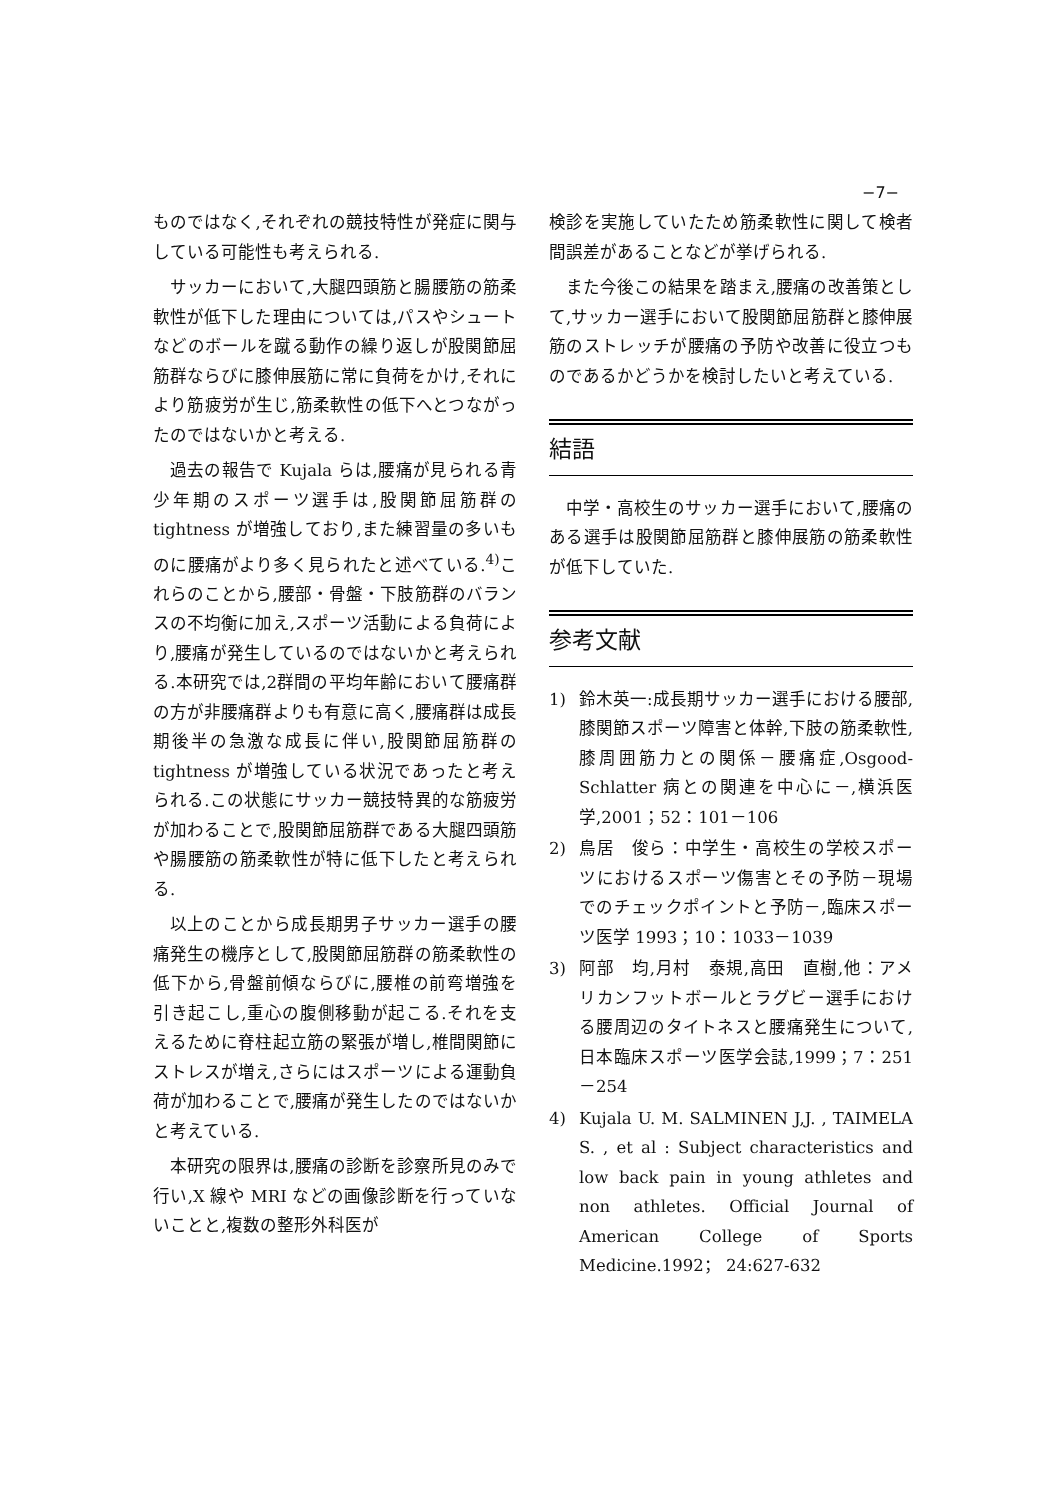−7−
ものではなく,それぞれの競技特性が発症に関与している可能性も考えられる.
サッカーにおいて,大腿四頭筋と腸腰筋の筋柔軟性が低下した理由については,パスやシュートなどのボールを蹴る動作の繰り返しが股関節屈筋群ならびに膝伸展筋に常に負荷をかけ,それにより筋疲労が生じ,筋柔軟性の低下へとつながったのではないかと考える.
過去の報告で Kujala らは,腰痛が見られる青少年期のスポーツ選手は,股関節屈筋群の tightness が増強しており,また練習量の多いものに腰痛がより多く見られたと述べている.<sup>4)</sup>これらのことから,腰部・骨盤・下肢筋群のバランスの不均衡に加え,スポーツ活動による負荷により,腰痛が発生しているのではないかと考えられる.本研究では,2群間の平均年齢において腰痛群の方が非腰痛群よりも有意に高く,腰痛群は成長期後半の急激な成長に伴い,股関節屈筋群の tightness が増強している状況であったと考えられる.この状態にサッカー競技特異的な筋疲労が加わることで,股関節屈筋群である大腿四頭筋や腸腰筋の筋柔軟性が特に低下したと考えられる.
以上のことから成長期男子サッカー選手の腰痛発生の機序として,股関節屈筋群の筋柔軟性の低下から,骨盤前傾ならびに,腰椎の前弯増強を引き起こし,重心の腹側移動が起こる.それを支えるために脊柱起立筋の緊張が増し,椎間関節にストレスが増え,さらにはスポーツによる運動負荷が加わることで,腰痛が発生したのではないかと考えている.
本研究の限界は,腰痛の診断を診察所見のみで行い,X 線や MRI などの画像診断を行っていないことと,複数の整形外科医が
検診を実施していたため筋柔軟性に関して検者間誤差があることなどが挙げられる.
また今後この結果を踏まえ,腰痛の改善策として,サッカー選手において股関節屈筋群と膝伸展筋のストレッチが腰痛の予防や改善に役立つものであるかどうかを検討したいと考えている.
結語
中学・高校生のサッカー選手において,腰痛のある選手は股関節屈筋群と膝伸展筋の筋柔軟性が低下していた.
参考文献
1) 鈴木英一:成長期サッカー選手における腰部,膝関節スポーツ障害と体幹,下肢の筋柔軟性,膝周囲筋力との関係－腰痛症,Osgood-Schlatter 病との関連を中心に－,横浜医学,2001；52：101－106
2) 鳥居　俊ら：中学生・高校生の学校スポーツにおけるスポーツ傷害とその予防－現場でのチェックポイントと予防－,臨床スポーツ医学 1993；10：1033－1039
3) 阿部　均,月村　泰規,高田　直樹,他：アメリカンフットボールとラグビー選手における腰周辺のタイトネスと腰痛発生について,日本臨床スポーツ医学会誌,1999；7：251－254
4) Kujala U. M. SALMINEN J,J. , TAIMELA S. , et al : Subject characteristics and low back pain in young athletes and non athletes. Official Journal of American College of Sports Medicine.1992； 24:627-632